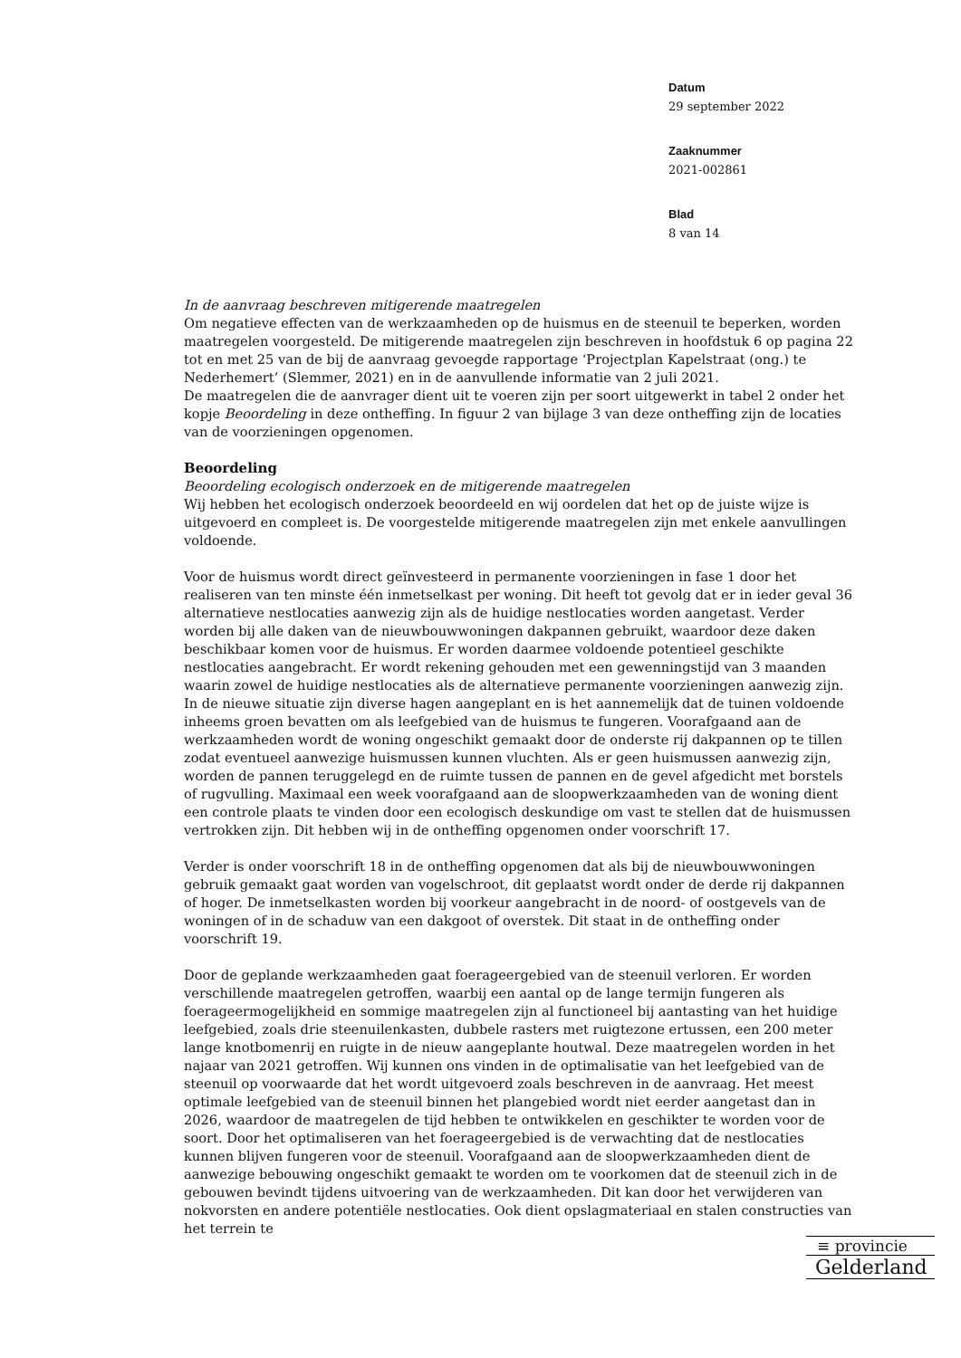Datum
29 september 2022
Zaaknummer
2021-002861
Blad
8 van 14
In de aanvraag beschreven mitigerende maatregelen
Om negatieve effecten van de werkzaamheden op de huismus en de steenuil te beperken, worden maatregelen voorgesteld. De mitigerende maatregelen zijn beschreven in hoofdstuk 6 op pagina 22 tot en met 25 van de bij de aanvraag gevoegde rapportage ‘Projectplan Kapelstraat (ong.) te Nederhemert’ (Slemmer, 2021) en in de aanvullende informatie van 2 juli 2021.
De maatregelen die de aanvrager dient uit te voeren zijn per soort uitgewerkt in tabel 2 onder het kopje Beoordeling in deze ontheffing. In figuur 2 van bijlage 3 van deze ontheffing zijn de locaties van de voorzieningen opgenomen.
Beoordeling
Beoordeling ecologisch onderzoek en de mitigerende maatregelen
Wij hebben het ecologisch onderzoek beoordeeld en wij oordelen dat het op de juiste wijze is uitgevoerd en compleet is. De voorgestelde mitigerende maatregelen zijn met enkele aanvullingen voldoende.
Voor de huismus wordt direct geïnvesteerd in permanente voorzieningen in fase 1 door het realiseren van ten minste één inmetselkast per woning. Dit heeft tot gevolg dat er in ieder geval 36 alternatieve nestlocaties aanwezig zijn als de huidige nestlocaties worden aangetast. Verder worden bij alle daken van de nieuwbouwwoningen dakpannen gebruikt, waardoor deze daken beschikbaar komen voor de huismus. Er worden daarmee voldoende potentieel geschikte nestlocaties aangebracht. Er wordt rekening gehouden met een gewenningstijd van 3 maanden waarin zowel de huidige nestlocaties als de alternatieve permanente voorzieningen aanwezig zijn. In de nieuwe situatie zijn diverse hagen aangeplant en is het aannemelijk dat de tuinen voldoende inheems groen bevatten om als leefgebied van de huismus te fungeren. Voorafgaand aan de werkzaamheden wordt de woning ongeschikt gemaakt door de onderste rij dakpannen op te tillen zodat eventueel aanwezige huismussen kunnen vluchten. Als er geen huismussen aanwezig zijn, worden de pannen teruggelegd en de ruimte tussen de pannen en de gevel afgedicht met borstels of rugvulling. Maximaal een week voorafgaand aan de sloopwerkzaamheden van de woning dient een controle plaats te vinden door een ecologisch deskundige om vast te stellen dat de huismussen vertrokken zijn. Dit hebben wij in de ontheffing opgenomen onder voorschrift 17.
Verder is onder voorschrift 18 in de ontheffing opgenomen dat als bij de nieuwbouwwoningen gebruik gemaakt gaat worden van vogelschroot, dit geplaatst wordt onder de derde rij dakpannen of hoger. De inmetselkasten worden bij voorkeur aangebracht in de noord- of oostgevels van de woningen of in de schaduw van een dakgoot of overstek. Dit staat in de ontheffing onder voorschrift 19.
Door de geplande werkzaamheden gaat foerageergebied van de steenuil verloren. Er worden verschillende maatregelen getroffen, waarbij een aantal op de lange termijn fungeren als foerageermogelijkheid en sommige maatregelen zijn al functioneel bij aantasting van het huidige leefgebied, zoals drie steenuilenkasten, dubbele rasters met ruigtezone ertussen, een 200 meter lange knotbomenrij en ruigte in de nieuw aangeplante houtwal. Deze maatregelen worden in het najaar van 2021 getroffen. Wij kunnen ons vinden in de optimalisatie van het leefgebied van de steenuil op voorwaarde dat het wordt uitgevoerd zoals beschreven in de aanvraag. Het meest optimale leefgebied van de steenuil binnen het plangebied wordt niet eerder aangetast dan in 2026, waardoor de maatregelen de tijd hebben te ontwikkelen en geschikter te worden voor de soort. Door het optimaliseren van het foerageergebied is de verwachting dat de nestlocaties kunnen blijven fungeren voor de steenuil. Voorafgaand aan de sloopwerkzaamheden dient de aanwezige bebouwing ongeschikt gemaakt te worden om te voorkomen dat de steenuil zich in de gebouwen bevindt tijdens uitvoering van de werkzaamheden. Dit kan door het verwijderen van nokvorsten en andere potentiële nestlocaties. Ook dient opslagmateriaal en stalen constructies van het terrein te
≡ provincie
Gelderland